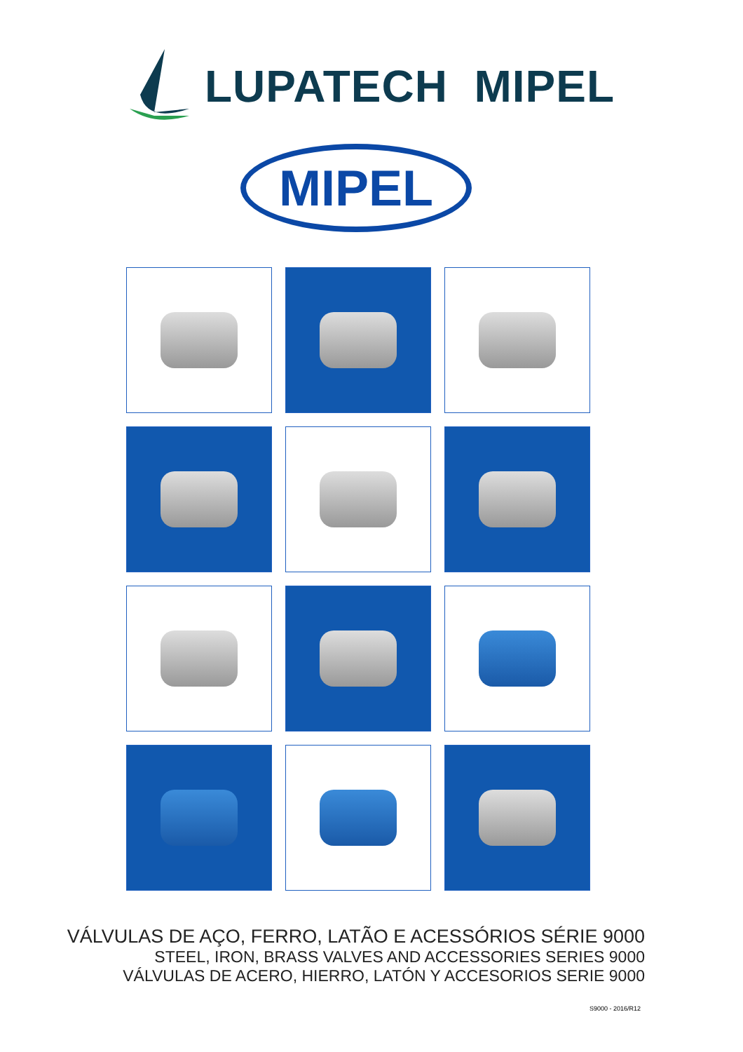LUPATECH MIPEL
MIPEL
VÁLVULAS DE AÇO, FERRO, LATÃO E ACESSÓRIOS SÉRIE 9000
STEEL, IRON, BRASS VALVES AND ACCESSORIES SERIES 9000
VÁLVULAS DE ACERO, HIERRO, LATÓN Y ACCESORIOS SERIE 9000
S9000 - 2016/R12